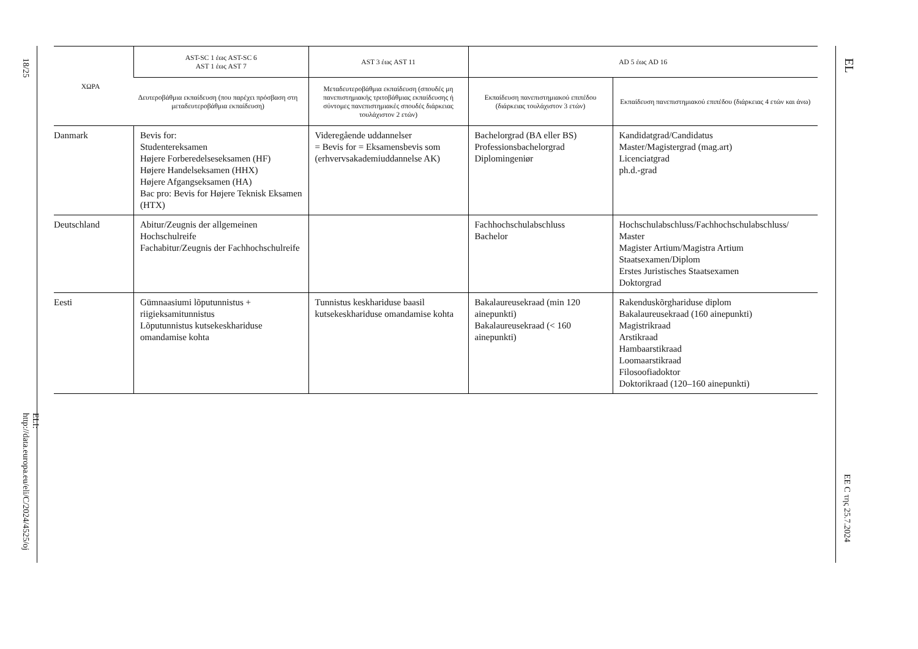18/25
ELI: http://data.europa.eu/eli/C/2024/4525/oj
| ΧΩΡΑ | AST-SC 1 έως AST-SC 6 AST 1 έως AST 7 | AST 3 έως AST 11 | AD 5 έως AD 16 | |
| --- | --- | --- | --- | --- |
| | Δευτεροβάθμια εκπαίδευση (που παρέχει πρόσβαση στη μεταδευτεροβάθμια εκπαίδευση) | Μεταδευτεροβάθμια εκπαίδευση (σπουδές μη πανεπιστημιακής τριτοβάθμιας εκπαίδευσης ή σύντομες πανεπιστημιακές σπουδές διάρκειας τουλάχιστον 2 ετών) | Εκπαίδευση πανεπιστημιακού επιπέδου (διάρκειας τουλάχιστον 3 ετών) | Εκπαίδευση πανεπιστημιακού επιπέδου (διάρκειας 4 ετών και άνω) |
| Danmark | Bevis for: Studentereksamen Højere Forberedelseseksamen (HF) Højere Handelseksamen (HHX) Højere Afgangseksamen (HA) Bac pro: Bevis for Højere Teknisk Eksamen (HTX) | Videregående uddannelser = Bevis for = Eksamensbevis som (erhvervsakademiuddannelse AK) | Bachelorgrad (BA eller BS) Professionsbachelorgrad Diplomingeniør | Kandidatgrad/Candidatus Master/Magistergrad (mag.art) Licenciatgrad ph.d.-grad |
| Deutschland | Abitur/Zeugnis der allgemeinen Hochschulreife Fachabitur/Zeugnis der Fachhochschulreife | | Fachhochschulabschluss Bachelor | Hochschulabschluss/Fachhochschulabschluss/ Master Magister Artium/Magistra Artium Staatsexamen/Diplom Erstes Juristisches Staatsexamen Doktorgrad |
| Eesti | Gümnaasiumi lõputunnistus + riigieksamitunnistus Lõputunnistus kutsekeskhariduse omandamise kohta | Tunnistus keskhariduse baasil kutsekeskhariduse omandamise kohta | Bakalaureusekraad (min 120 ainepunkti) Bakalaureusekraad (< 160 ainepunkti) | Rakenduskõrghariduse diplom Bakalaureusekraad (160 ainepunkti) Magistrikraad Arstikraad Hambaarstikraad Loomaarstikraad Filosoofiadoktor Doktorikraad (120–160 ainepunkti) |
EL
EE C της 25.7.2024